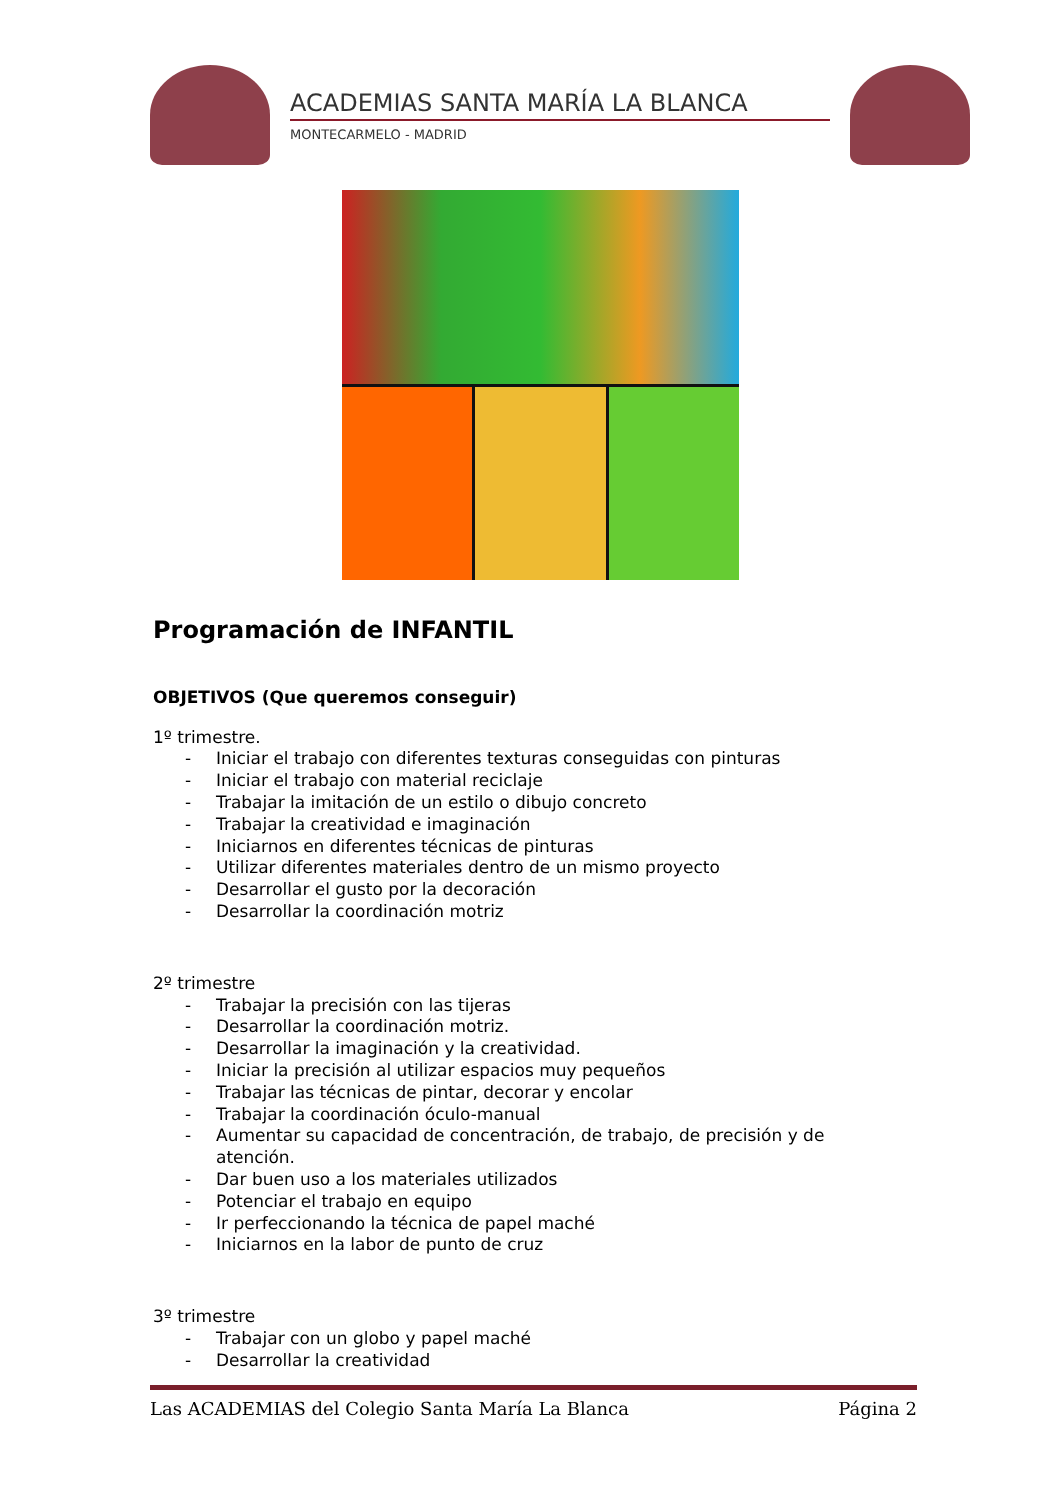ACADEMIAS SANTA MARÍA LA BLANCA
MONTECARMELO - MADRID
Programación de INFANTIL
OBJETIVOS (Que queremos conseguir)
1º trimestre.
- Iniciar el trabajo con diferentes texturas conseguidas con pinturas
- Iniciar el trabajo con material reciclaje
- Trabajar la imitación de un estilo o dibujo concreto
- Trabajar la creatividad e imaginación
- Iniciarnos en diferentes técnicas de pinturas
- Utilizar diferentes materiales dentro de un mismo proyecto
- Desarrollar el gusto por la decoración
- Desarrollar la coordinación motriz
2º trimestre
- Trabajar la precisión con las tijeras
- Desarrollar la coordinación motriz.
- Desarrollar la imaginación y la creatividad.
- Iniciar la precisión al utilizar espacios muy pequeños
- Trabajar las técnicas de pintar, decorar y encolar
- Trabajar la coordinación óculo-manual
- Aumentar su capacidad de concentración, de trabajo, de precisión y de atención.
- Dar buen uso a los materiales utilizados
- Potenciar el trabajo en equipo
- Ir perfeccionando la técnica de papel maché
- Iniciarnos en la labor de punto de cruz
3º trimestre
- Trabajar con un globo y papel maché
- Desarrollar la creatividad
Las ACADEMIAS del Colegio Santa María La Blanca Página 2